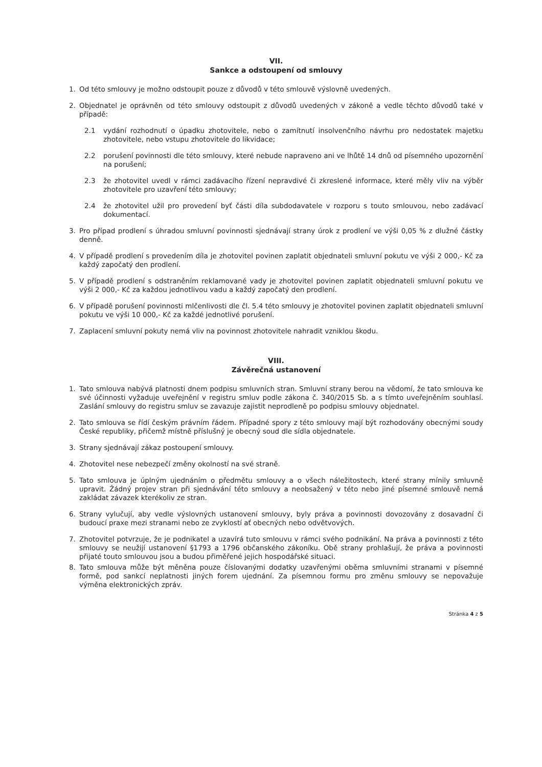VII.
Sankce a odstoupení od smlouvy
1. Od této smlouvy je možno odstoupit pouze z důvodů v této smlouvě výslovně uvedených.
2. Objednatel je oprávněn od této smlouvy odstoupit z důvodů uvedených v zákoně a vedle těchto důvodů také v případě:
2.1 vydání rozhodnutí o úpadku zhotovitele, nebo o zamítnutí insolvenčního návrhu pro nedostatek majetku zhotovitele, nebo vstupu zhotovitele do likvidace;
2.2 porušení povinnosti dle této smlouvy, které nebude napraveno ani ve lhůtě 14 dnů od písemného upozornění na porušení;
2.3 že zhotovitel uvedl v rámci zadávacího řízení nepravdivé či zkreslené informace, které měly vliv na výběr zhotovitele pro uzavření této smlouvy;
2.4 že zhotovitel užil pro provedení byť části díla subdodavatele v rozporu s touto smlouvou, nebo zadávací dokumentací.
3. Pro případ prodlení s úhradou smluvní povinnosti sjednávají strany úrok z prodlení ve výši 0,05 % z dlužné částky denně.
4. V případě prodlení s provedením díla je zhotovitel povinen zaplatit objednateli smluvní pokutu ve výši 2 000,- Kč za každý započatý den prodlení.
5. V případě prodlení s odstraněním reklamované vady je zhotovitel povinen zaplatit objednateli smluvní pokutu ve výši 2 000,- Kč za každou jednotlivou vadu a každý započatý den prodlení.
6. V případě porušení povinnosti mlčenlivosti dle čl. 5.4 této smlouvy je zhotovitel povinen zaplatit objednateli smluvní pokutu ve výši 10 000,- Kč za každé jednotlivé porušení.
7. Zaplacení smluvní pokuty nemá vliv na povinnost zhotovitele nahradit vzniklou škodu.
VIII.
Závěrečná ustanovení
1. Tato smlouva nabývá platnosti dnem podpisu smluvních stran. Smluvní strany berou na vědomí, že tato smlouva ke své účinnosti vyžaduje uveřejnění v registru smluv podle zákona č. 340/2015 Sb. a s tímto uveřejněním souhlasí. Zaslání smlouvy do registru smluv se zavazuje zajistit neprodleně po podpisu smlouvy objednatel.
2. Tato smlouva se řídí českým právním řádem. Případné spory z této smlouvy mají být rozhodovány obecnými soudy České republiky, přičemž místně příslušný je obecný soud dle sídla objednatele.
3. Strany sjednávají zákaz postoupení smlouvy.
4. Zhotovitel nese nebezpečí změny okolností na své straně.
5. Tato smlouva je úplným ujednáním o předmětu smlouvy a o všech náležitostech, které strany mínily smluvně upravit. Žádný projev stran při sjednávání této smlouvy a neobsažený v této nebo jiné písemné smlouvě nemá zakládat závazek kterékoliv ze stran.
6. Strany vylučují, aby vedle výslovných ustanovení smlouvy, byly práva a povinnosti dovozovány z dosavadní či budoucí praxe mezi stranami nebo ze zvyklostí ať obecných nebo odvětvových.
7. Zhotovitel potvrzuje, že je podnikatel a uzavírá tuto smlouvu v rámci svého podnikání. Na práva a povinnosti z této smlouvy se neužijí ustanovení §1793 a 1796 občanského zákoníku. Obě strany prohlašují, že práva a povinnosti přijaté touto smlouvou jsou a budou přiměřené jejich hospodářské situaci.
8. Tato smlouva může být měněna pouze číslovanými dodatky uzavřenými oběma smluvními stranami v písemné formě, pod sankcí neplatnosti jiných forem ujednání. Za písemnou formu pro změnu smlouvy se nepovažuje výměna elektronických zpráv.
Stránka 4 z 5